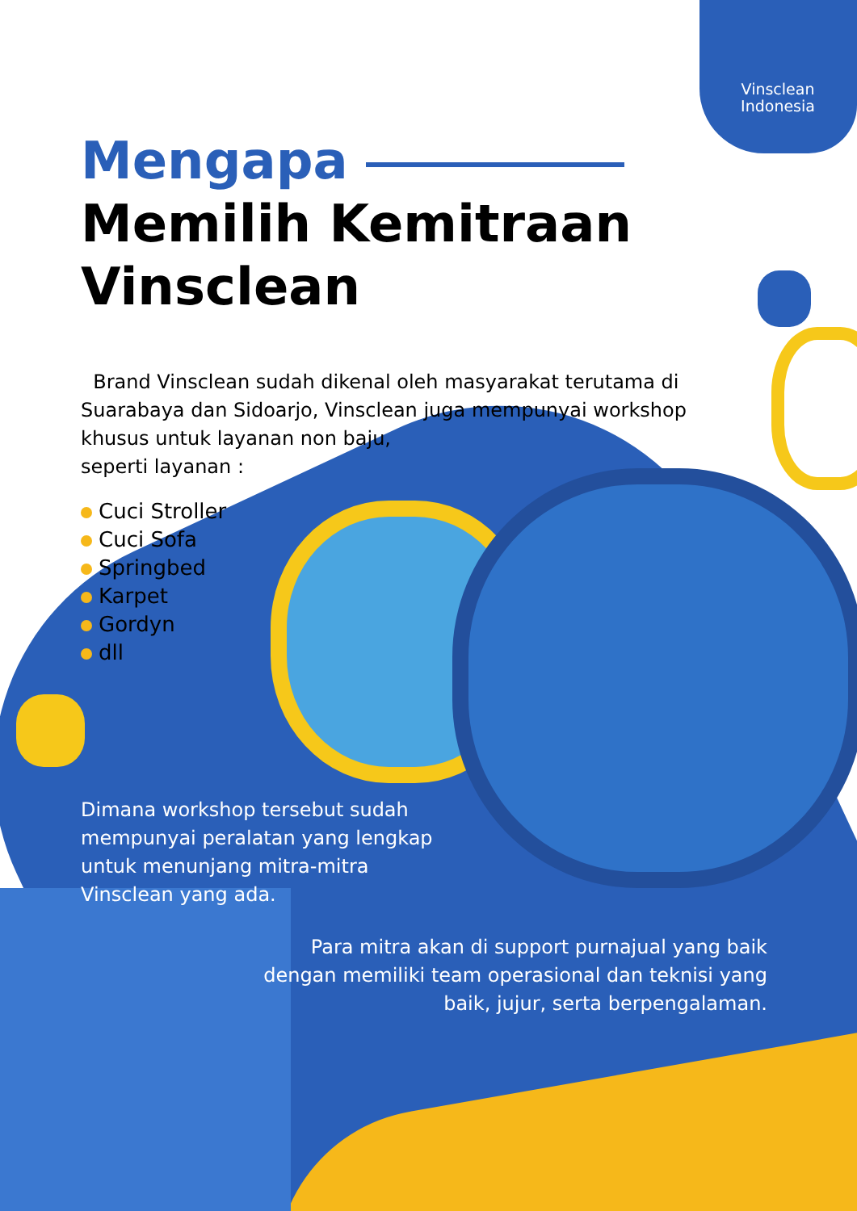Vinsclean
Indonesia
Mengapa
Memilih Kemitraan
Vinsclean
Brand Vinsclean sudah dikenal oleh masyarakat terutama di Suarabaya dan Sidoarjo, Vinsclean juga mempunyai workshop khusus untuk layanan non baju,
seperti layanan :
Cuci Stroller
Cuci Sofa
Springbed
Karpet
Gordyn
dll
Dimana workshop tersebut sudah mempunyai peralatan yang lengkap untuk menunjang mitra-mitra Vinsclean yang ada.
Para mitra akan di support purnajual yang baik dengan memiliki team operasional dan teknisi yang baik, jujur, serta berpengalaman.